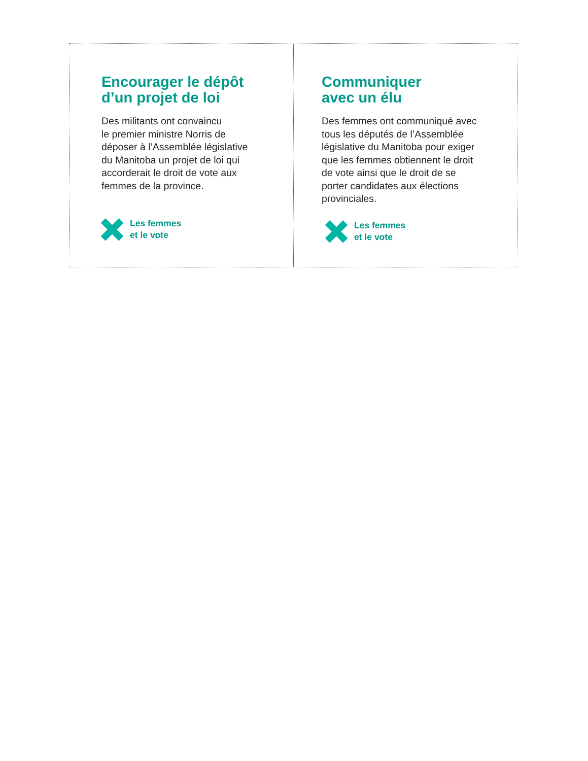Encourager le dépôt
d’un projet de loi
Des militants ont convaincu
le premier ministre Norris de
déposer à l’Assemblée législative
du Manitoba un projet de loi qui
accorderait le droit de vote aux
femmes de la province.
Les femmes
et le vote
Communiquer
avec un élu
Des femmes ont communiqué avec
tous les députés de l’Assemblée
législative du Manitoba pour exiger
que les femmes obtiennent le droit
de vote ainsi que le droit de se
porter candidates aux élections
provinciales.
Les femmes
et le vote